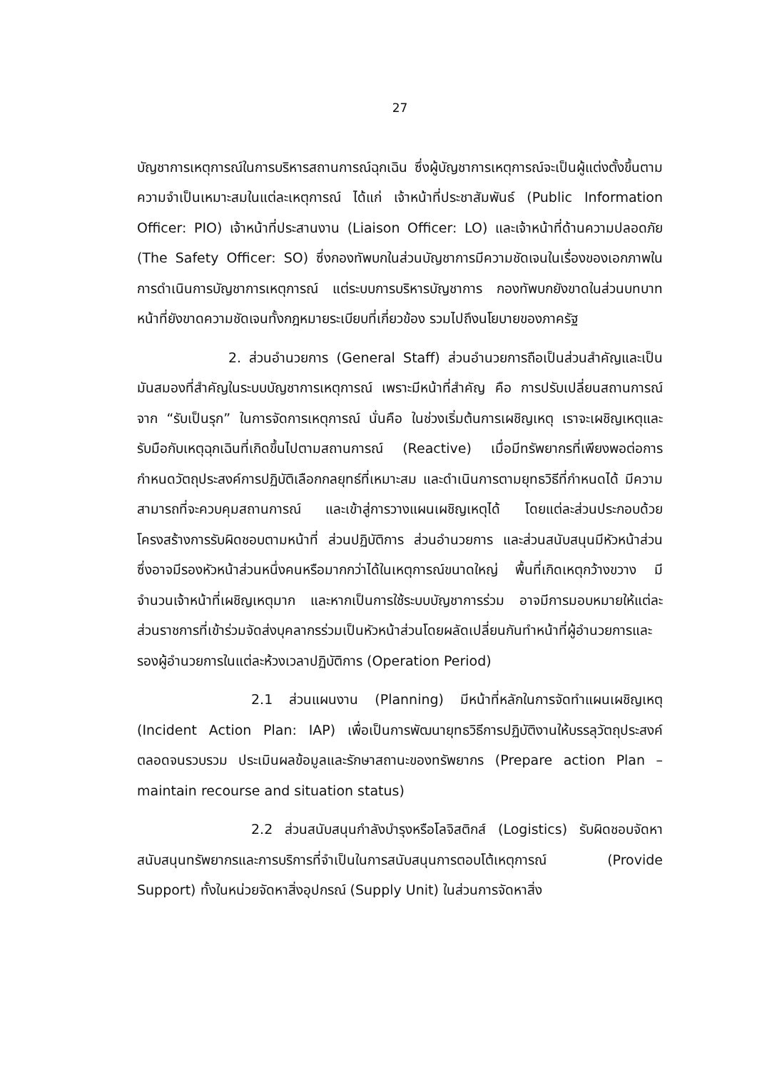27
บัญชาการเหตุการณ์ในการบริหารสถานการณ์ฉุกเฉิน ซึ่งผู้บัญชาการเหตุการณ์จะเป็นผู้แต่งตั้งขึ้นตามความจำเป็นเหมาะสมในแต่ละเหตุการณ์ ได้แก่ เจ้าหน้าที่ประชาสัมพันธ์ (Public Information Officer: PIO) เจ้าหน้าที่ประสานงาน (Liaison Officer: LO) และเจ้าหน้าที่ด้านความปลอดภัย (The Safety Officer: SO) ซึ่งกองทัพบกในส่วนบัญชาการมีความชัดเจนในเรื่องของเอกภาพในการดำเนินการบัญชาการเหตุการณ์ แต่ระบบการบริหารบัญชาการ กองทัพบกยังขาดในส่วนบทบาทหน้าที่ยังขาดความชัดเจนทั้งกฎหมายระเบียบที่เกี่ยวข้อง รวมไปถึงนโยบายของภาครัฐ
2. ส่วนอำนวยการ (General Staff) ส่วนอำนวยการถือเป็นส่วนสำคัญและเป็นมันสมองที่สำคัญในระบบบัญชาการเหตุการณ์ เพราะมีหน้าที่สำคัญ คือ การปรับเปลี่ยนสถานการณ์จาก “รับเป็นรุก” ในการจัดการเหตุการณ์ นั่นคือ ในช่วงเริ่มต้นการเผชิญเหตุ เราจะเผชิญเหตุและรับมือกับเหตุฉุกเฉินที่เกิดขึ้นไปตามสถานการณ์ (Reactive) เมื่อมีทรัพยากรที่เพียงพอต่อการกำหนดวัตถุประสงค์การปฏิบัติเลือกกลยุทธ์ที่เหมาะสม และดำเนินการตามยุทธวิธีที่กำหนดได้ มีความสามารถที่จะควบคุมสถานการณ์ และเข้าสู่การวางแผนเผชิญเหตุได้ โดยแต่ละส่วนประกอบด้วยโครงสร้างการรับผิดชอบตามหน้าที่ ส่วนปฏิบัติการ ส่วนอำนวยการ และส่วนสนับสนุนมีหัวหน้าส่วน ซึ่งอาจมีรองหัวหน้าส่วนหนึ่งคนหรือมากกว่าได้ในเหตุการณ์ขนาดใหญ่ พื้นที่เกิดเหตุกว้างขวาง มีจำนวนเจ้าหน้าที่เผชิญเหตุมาก และหากเป็นการใช้ระบบบัญชาการร่วม อาจมีการมอบหมายให้แต่ละส่วนราชการที่เข้าร่วมจัดส่งบุคลากรร่วมเป็นหัวหน้าส่วนโดยผลัดเปลี่ยนกันทำหน้าที่ผู้อำนวยการและรองผู้อำนวยการในแต่ละห้วงเวลาปฏิบัติการ (Operation Period)
2.1 ส่วนแผนงาน (Planning) มีหน้าที่หลักในการจัดทำแผนเผชิญเหตุ (Incident Action Plan: IAP) เพื่อเป็นการพัฒนายุทธวิธีการปฏิบัติงานให้บรรลุวัตถุประสงค์ ตลอดจนรวบรวม ประเมินผลข้อมูลและรักษาสถานะของทรัพยากร (Prepare action Plan – maintain recourse and situation status)
2.2 ส่วนสนับสนุนกำลังบำรุงหรือโลจิสติกส์ (Logistics) รับผิดชอบจัดหา สนับสนุนทรัพยากรและการบริการที่จำเป็นในการสนับสนุนการตอบโต้เหตุการณ์ (Provide Support) ทั้งในหน่วยจัดหาสิ่งอุปกรณ์ (Supply Unit) ในส่วนการจัดหาสิ่ง